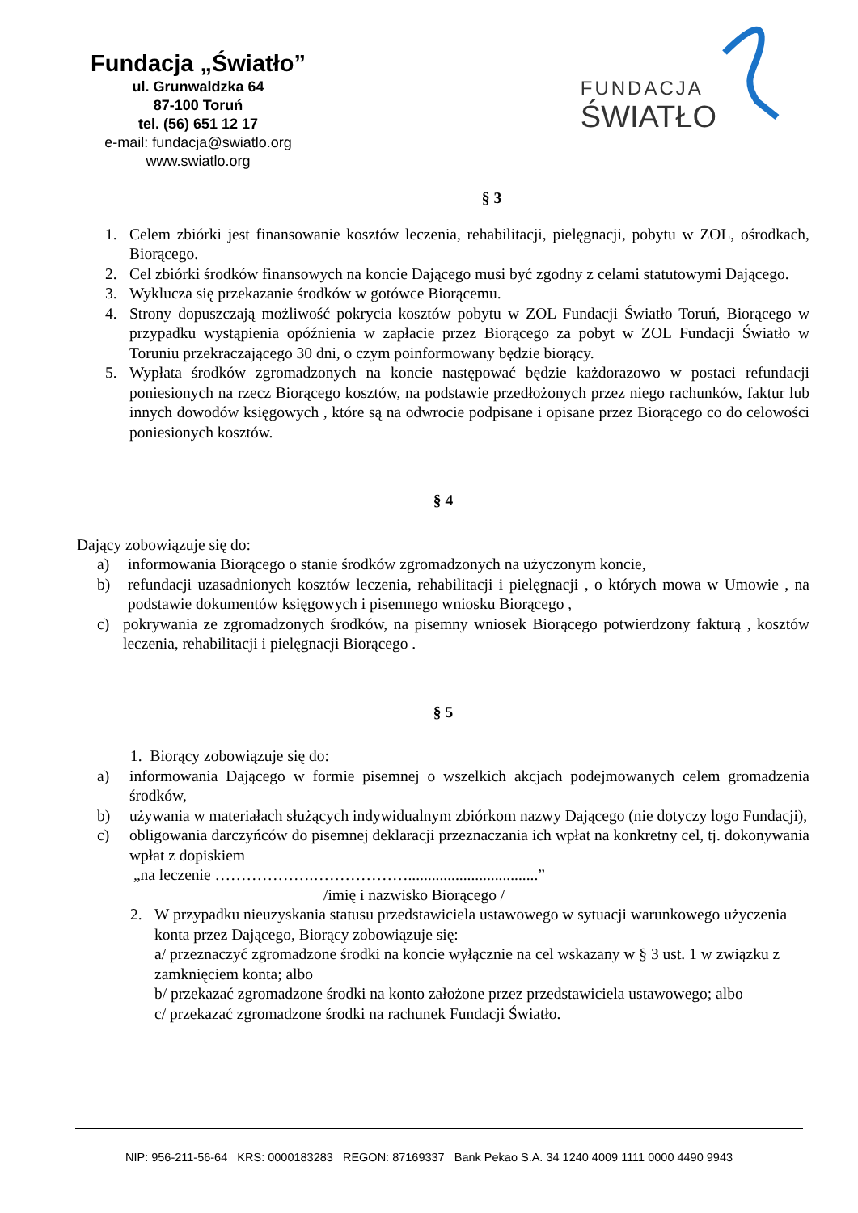Fundacja „Światło”
ul. Grunwaldzka 64
87-100 Toruń
tel. (56) 651 12 17
e-mail: fundacja@swiatlo.org
www.swiatlo.org
FUNDACJA
ŚWIATŁO
§ 3
1. Celem zbiórki jest finansowanie kosztów leczenia, rehabilitacji, pielęgnacji, pobytu w ZOL, ośrodkach, Biorącego.
2. Cel zbiórki środków finansowych na koncie Dającego musi być zgodny z celami statutowymi Dającego.
3. Wyklucza się przekazanie środków w gotówce Biorącemu.
4. Strony dopuszczają możliwość pokrycia kosztów pobytu w ZOL Fundacji Światło Toruń, Biorącego w przypadku wystąpienia opóźnienia w zapłacie przez Biorącego za pobyt w ZOL Fundacji Światło w Toruniu przekraczającego 30 dni, o czym poinformowany będzie biorący.
5. Wypłata środków zgromadzonych na koncie następować będzie każdorazowo w postaci refundacji poniesionych na rzecz Biorącego kosztów, na podstawie przedłożonych przez niego rachunków, faktur lub innych dowodów księgowych , które są na odwrocie podpisane i opisane przez Biorącego co do celowości poniesionych kosztów.
§ 4
Dający zobowiązuje się do:
a) informowania Biorącego o stanie środków zgromadzonych na użyczonym koncie,
b) refundacji uzasadnionych kosztów leczenia, rehabilitacji i pielęgnacji , o których mowa w Umowie , na podstawie dokumentów księgowych i pisemnego wniosku Biorącego ,
c) pokrywania ze zgromadzonych środków, na pisemny wniosek Biorącego potwierdzony fakturą , kosztów leczenia, rehabilitacji i pielęgnacji Biorącego .
§ 5
1. Biorący zobowiązuje się do:
a) informowania Dającego w formie pisemnej o wszelkich akcjach podejmowanych celem gromadzenia środków,
b) używania w materiałach służących indywidualnym zbiórkom nazwy Dającego (nie dotyczy logo Fundacji),
c) obligowania darczyńców do pisemnej deklaracji przeznaczania ich wpłat na konkretny cel, tj. dokonywania wpłat z dopiskiem
„na leczenie ……………….……………….................................”
/imię i nazwisko Biorącego /
2. W przypadku nieuzyskania statusu przedstawiciela ustawowego w sytuacji warunkowego użyczenia konta przez Dającego, Biorący zobowiązuje się:
a/ przeznaczyć zgromadzone środki na koncie wyłącznie na cel wskazany w § 3 ust. 1 w związku z zamknięciem konta; albo
b/ przekazać zgromadzone środki na konto założone przez przedstawiciela ustawowego; albo
c/ przekazać zgromadzone środki na rachunek Fundacji Światło.
NIP: 956-211-56-64 KRS: 0000183283 REGON: 87169337 Bank Pekao S.A. 34 1240 4009 1111 0000 4490 9943